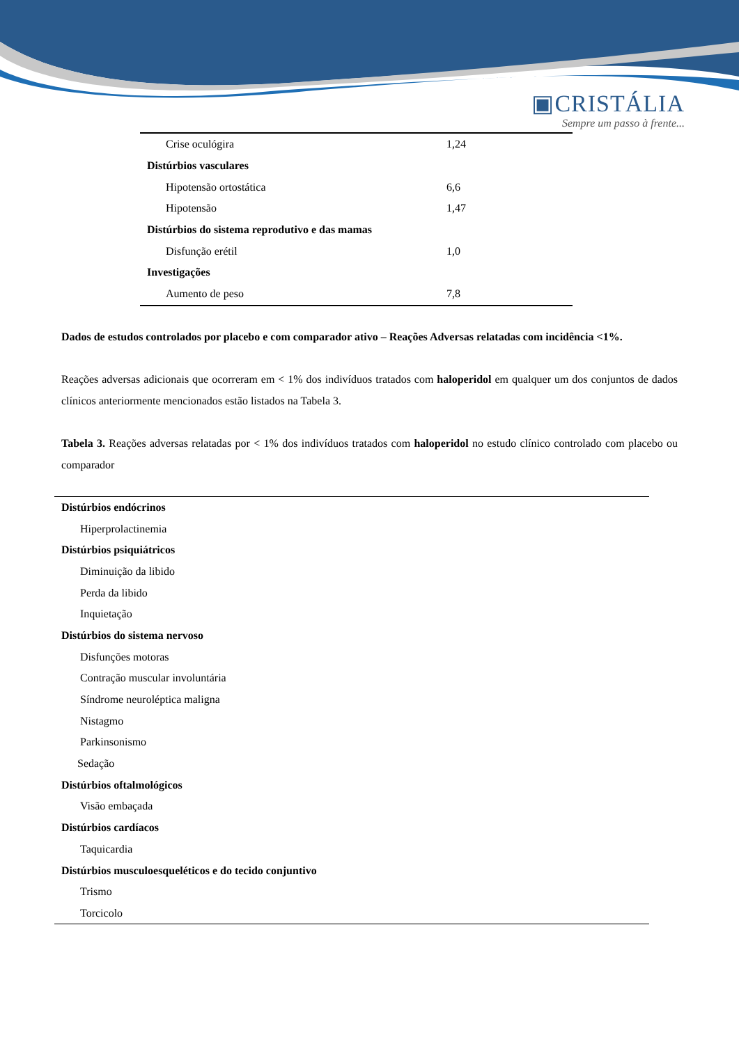▣CRISTÁLIA
Sempre um passo à frente...
| Crise oculógira | 1,24 |
| Distúrbios vasculares | |
| Hipotensão ortostática | 6,6 |
| Hipotensão | 1,47 |
| Distúrbios do sistema reprodutivo e das mamas | |
| Disfunção erétil | 1,0 |
| Investigações | |
| Aumento de peso | 7,8 |
Dados de estudos controlados por placebo e com comparador ativo – Reações Adversas relatadas com incidência <1%.
Reações adversas adicionais que ocorreram em < 1% dos indivíduos tratados com haloperidol em qualquer um dos conjuntos de dados clínicos anteriormente mencionados estão listados na Tabela 3.
Tabela 3. Reações adversas relatadas por < 1% dos indivíduos tratados com haloperidol no estudo clínico controlado com placebo ou comparador
| Distúrbios endócrinos |
| Hiperprolactinemia |
| Distúrbios psiquiátricos |
| Diminuição da libido |
| Perda da libido |
| Inquietação |
| Distúrbios do sistema nervoso |
| Disfunções motoras |
| Contração muscular involuntária |
| Síndrome neuroléptica maligna |
| Nistagmo |
| Parkinsonismo |
| Sedação |
| Distúrbios oftalmológicos |
| Visão embaçada |
| Distúrbios cardíacos |
| Taquicardia |
| Distúrbios musculoesqueléticos e do tecido conjuntivo |
| Trismo |
| Torcicolo |